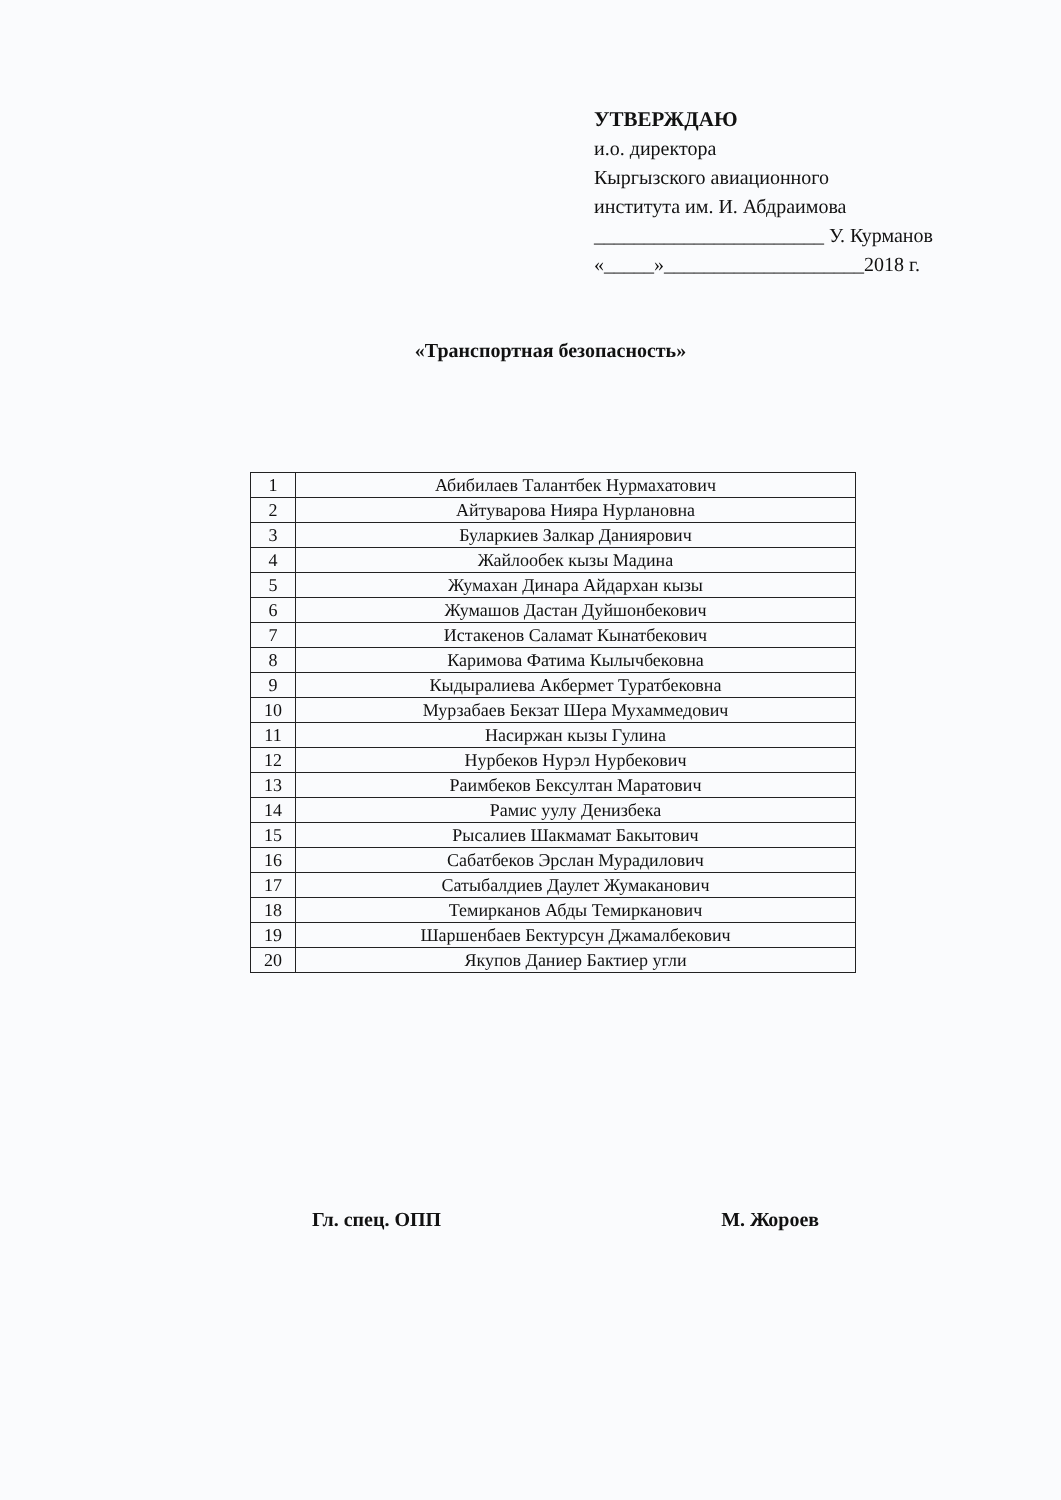УТВЕРЖДАЮ
и.о. директора
Кыргызского авиационного
института им. И. Абдраимова
_______________________ У. Курманов
«_____»____________________2018 г.
«Транспортная безопасность»
| 1 | Абибилаев Талантбек Нурмахатович |
| 2 | Айтуварова Нияра Нурлановна |
| 3 | Буларкиев Залкар Даниярович |
| 4 | Жайлообек кызы Мадина |
| 5 | Жумахан Динара Айдархан кызы |
| 6 | Жумашов Дастан Дуйшонбекович |
| 7 | Истакенов Саламат Кынатбекович |
| 8 | Каримова Фатима Кылычбековна |
| 9 | Кыдыралиева Акбермет Туратбековна |
| 10 | Мурзабаев Бекзат Шера Мухаммедович |
| 11 | Насиржан кызы Гулина |
| 12 | Нурбеков Нурэл Нурбекович |
| 13 | Раимбеков Бексултан Маратович |
| 14 | Рамис уулу Денизбека |
| 15 | Рысалиев Шакмамат Бакытович |
| 16 | Сабатбеков Эрслан Мурадилович |
| 17 | Сатыбалдиев Даулет Жумаканович |
| 18 | Темирканов Абды Темирканович |
| 19 | Шаршенбаев Бектурсун Джамалбекович |
| 20 | Якупов Даниер Бактиер угли |
Гл. спец. ОПП М. Жороев